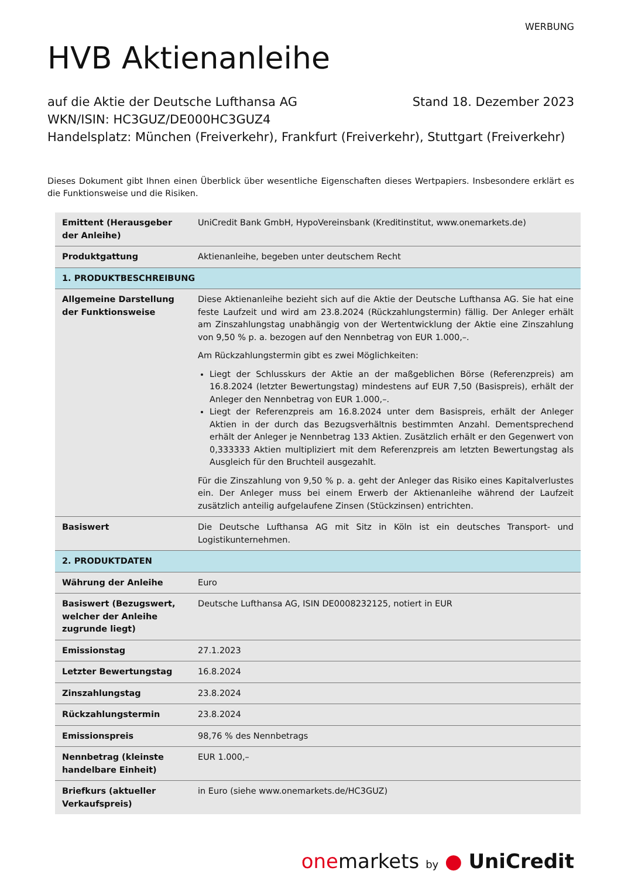WERBUNG
HVB Aktienanleihe
auf die Aktie der Deutsche Lufthansa AG Stand 18. Dezember 2023
WKN/ISIN: HC3GUZ/DE000HC3GUZ4
Handelsplatz: München (Freiverkehr), Frankfurt (Freiverkehr), Stuttgart (Freiverkehr)
Dieses Dokument gibt Ihnen einen Überblick über wesentliche Eigenschaften dieses Wertpapiers. Insbesondere erklärt es die Funktionsweise und die Risiken.
| Emittent (Herausgeber der Anleihe) | UniCredit Bank GmbH, HypoVereinsbank (Kreditinstitut, www.onemarkets.de) |
| Produktgattung | Aktienanleihe, begeben unter deutschem Recht |
| 1. PRODUKTBESCHREIBUNG | |
| Allgemeine Darstellung der Funktionsweise | Diese Aktienanleihe bezieht sich auf die Aktie der Deutsche Lufthansa AG. Sie hat eine feste Laufzeit und wird am 23.8.2024 (Rückzahlungstermin) fällig. Der Anleger erhält am Zinszahlungstag unabhängig von der Wertentwicklung der Aktie eine Zinszahlung von 9,50 % p. a. bezogen auf den Nennbetrag von EUR 1.000,–. Am Rückzahlungstermin gibt es zwei Möglichkeiten: Liegt der Schlusskurs der Aktie an der maßgeblichen Börse (Referenzpreis) am 16.8.2024 (letzter Bewertungstag) mindestens auf EUR 7,50 (Basispreis), erhält der Anleger den Nennbetrag von EUR 1.000,–. Liegt der Referenzpreis am 16.8.2024 unter dem Basispreis, erhält der Anleger Aktien in der durch das Bezugsverhältnis bestimmten Anzahl. Dementsprechend erhält der Anleger je Nennbetrag 133 Aktien. Zusätzlich erhält er den Gegenwert von 0,333333 Aktien multipliziert mit dem Referenzpreis am letzten Bewertungstag als Ausgleich für den Bruchteil ausgezahlt. Für die Zinszahlung von 9,50 % p. a. geht der Anleger das Risiko eines Kapitalverlustes ein. Der Anleger muss bei einem Erwerb der Aktienanleihe während der Laufzeit zusätzlich anteilig aufgelaufene Zinsen (Stückzinsen) entrichten. |
| Basiswert | Die Deutsche Lufthansa AG mit Sitz in Köln ist ein deutsches Transport- und Logistikunternehmen. |
| 2. PRODUKTDATEN | |
| Währung der Anleihe | Euro |
| Basiswert (Bezugswert, welcher der Anleihe zugrunde liegt) | Deutsche Lufthansa AG, ISIN DE0008232125, notiert in EUR |
| Emissionstag | 27.1.2023 |
| Letzter Bewertungstag | 16.8.2024 |
| Zinszahlungstag | 23.8.2024 |
| Rückzahlungstermin | 23.8.2024 |
| Emissionspreis | 98,76 % des Nennbetrags |
| Nennbetrag (kleinste handelbare Einheit) | EUR 1.000,– |
| Briefkurs (aktueller Verkaufspreis) | in Euro (siehe www.onemarkets.de/HC3GUZ) |
onemarkets by ● UniCredit